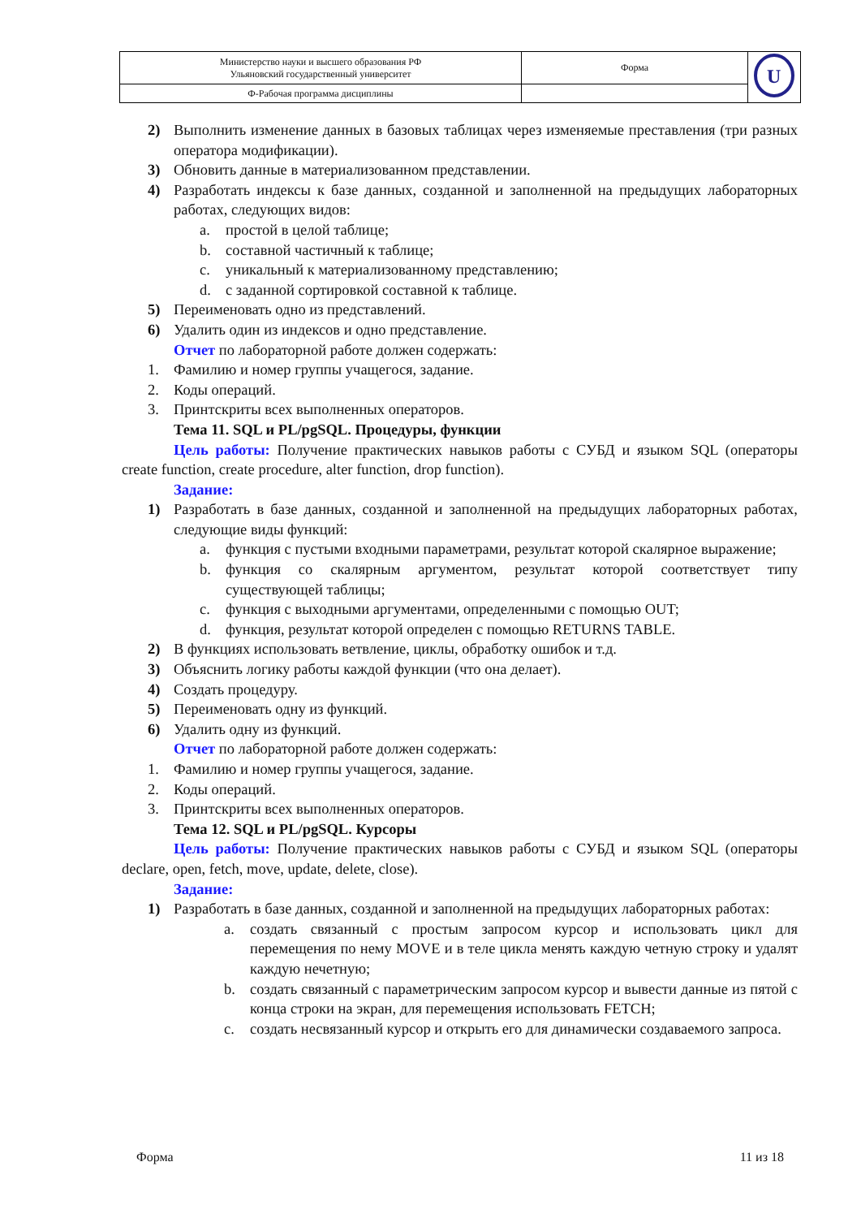| Министерство науки и высшего образования РФ Ульяновский государственный университет | Форма | U |
| Ф-Рабочая программа дисциплины | | |
2) Выполнить изменение данных в базовых таблицах через изменяемые преставления (три разных оператора модификации).
3) Обновить данные в материализованном представлении.
4) Разработать индексы к базе данных, созданной и заполненной на предыдущих лабораторных работах, следующих видов:
a. простой в целой таблице;
b. составной частичный к таблице;
c. уникальный к материализованному представлению;
d. с заданной сортировкой составной к таблице.
5) Переименовать одно из представлений.
6) Удалить один из индексов и одно представление.
Отчет по лабораторной работе должен содержать:
1. Фамилию и номер группы учащегося, задание.
2. Коды операций.
3. Принтскриты всех выполненных операторов.
Тема 11. SQL и PL/pgSQL. Процедуры, функции
Цель работы: Получение практических навыков работы с СУБД и языком SQL (операторы create function, create procedure, alter function, drop function).
Задание:
1) Разработать в базе данных, созданной и заполненной на предыдущих лабораторных работах, следующие виды функций:
a. функция с пустыми входными параметрами, результат которой скалярное выражение;
b. функция со скалярным аргументом, результат которой соответствует типу существующей таблицы;
c. функция с выходными аргументами, определенными с помощью OUT;
d. функция, результат которой определен с помощью RETURNS TABLE.
2) В функциях использовать ветвление, циклы, обработку ошибок и т.д.
3) Объяснить логику работы каждой функции (что она делает).
4) Создать процедуру.
5) Переименовать одну из функций.
6) Удалить одну из функций.
Отчет по лабораторной работе должен содержать:
1. Фамилию и номер группы учащегося, задание.
2. Коды операций.
3. Принтскриты всех выполненных операторов.
Тема 12. SQL и PL/pgSQL. Курсоры
Цель работы: Получение практических навыков работы с СУБД и языком SQL (операторы declare, open, fetch, move, update, delete, close).
Задание:
1) Разработать в базе данных, созданной и заполненной на предыдущих лабораторных работах:
a. создать связанный с простым запросом курсор и использовать цикл для перемещения по нему MOVE и в теле цикла менять каждую четную строку и удалят каждую нечетную;
b. создать связанный с параметрическим запросом курсор и вывести данные из пятой с конца строки на экран, для перемещения использовать FETCH;
c. создать несвязанный курсор и открыть его для динамически создаваемого запроса.
Форма 11 из 18